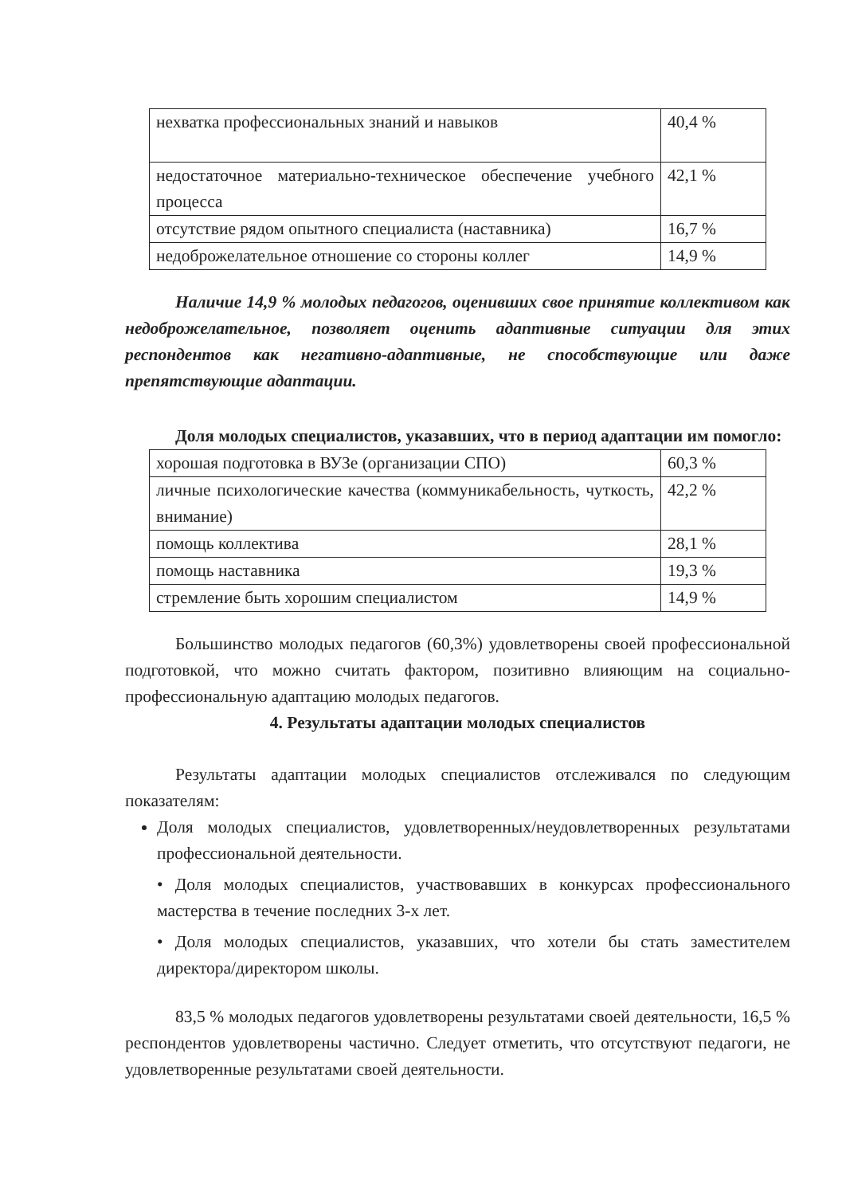| нехватка профессиональных знаний и навыков | 40,4 % |
| недостаточное материально-техническое обеспечение учебного процесса | 42,1 % |
| отсутствие рядом опытного специалиста (наставника) | 16,7 % |
| недоброжелательное отношение со стороны коллег | 14,9 % |
Наличие 14,9 % молодых педагогов, оценивших свое принятие коллективом как недоброжелательное, позволяет оценить адаптивные ситуации для этих респондентов как негативно-адаптивные, не способствующие или даже препятствующие адаптации.
Доля молодых специалистов, указавших, что в период адаптации им помогло:
| хорошая подготовка в ВУЗе (организации СПО) | 60,3 % |
| личные психологические качества (коммуникабельность, чуткость, внимание) | 42,2 % |
| помощь коллектива | 28,1 % |
| помощь наставника | 19,3 % |
| стремление быть хорошим специалистом | 14,9 % |
Большинство молодых педагогов (60,3%) удовлетворены своей профессиональной подготовкой, что можно считать фактором, позитивно влияющим на социально-профессиональную адаптацию молодых педагогов.
4. Результаты адаптации молодых специалистов
Результаты адаптации молодых специалистов отслеживался по следующим показателям:
Доля молодых специалистов, удовлетворенных/неудовлетворенных результатами профессиональной деятельности.
• Доля молодых специалистов, участвовавших в конкурсах профессионального мастерства в течение последних 3-х лет.
• Доля молодых специалистов, указавших, что хотели бы стать заместителем директора/директором школы.
83,5 % молодых педагогов удовлетворены результатами своей деятельности, 16,5 % респондентов удовлетворены частично. Следует отметить, что отсутствуют педагоги, не удовлетворенные результатами своей деятельности.